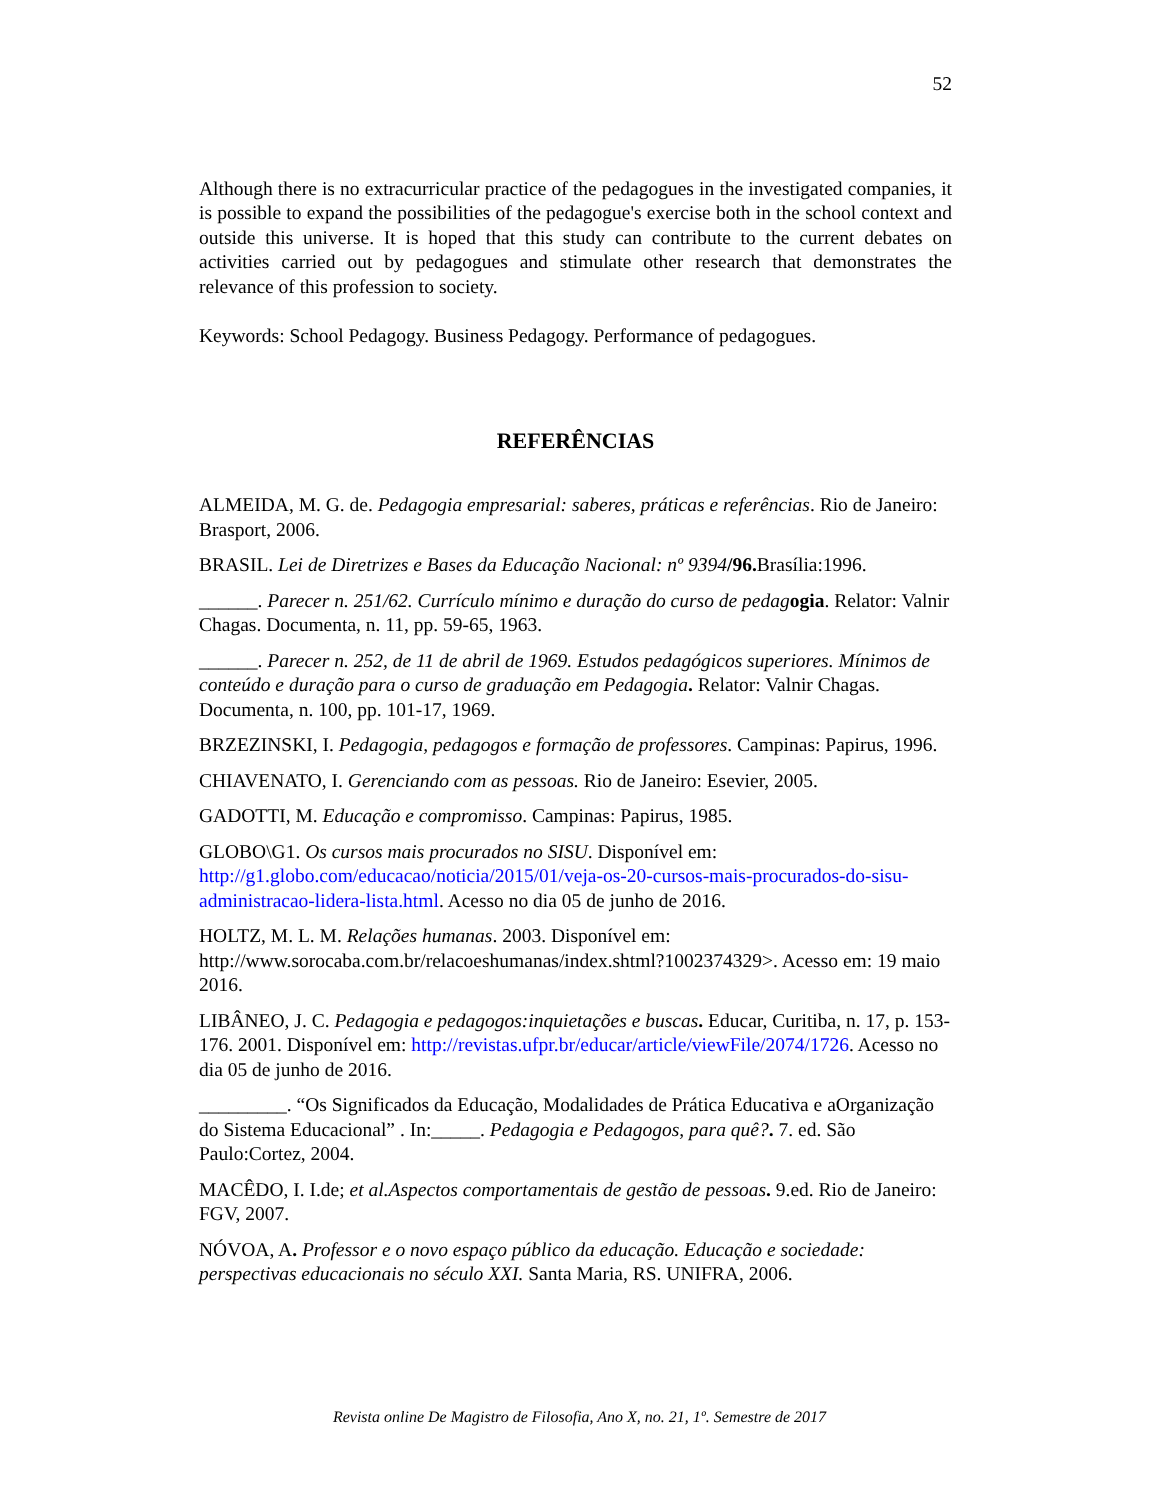52
Although there is no extracurricular practice of the pedagogues in the investigated companies, it is possible to expand the possibilities of the pedagogue's exercise both in the school context and outside this universe. It is hoped that this study can contribute to the current debates on activities carried out by pedagogues and stimulate other research that demonstrates the relevance of this profession to society.
Keywords: School Pedagogy. Business Pedagogy. Performance of pedagogues.
REFERÊNCIAS
ALMEIDA, M. G. de. Pedagogia empresarial: saberes, práticas e referências. Rio de Janeiro: Brasport, 2006.
BRASIL. Lei de Diretrizes e Bases da Educação Nacional: nº 9394/96. Brasília:1996.
______. Parecer n. 251/62. Currículo mínimo e duração do curso de pedag ogia. Relator: Valnir Chagas. Documenta, n. 11, pp. 59-65, 1963.
______. Parecer n. 252, de 11 de abril de 1969. Estudos pedagógicos superiores. Mínimos de conteúdo e duração para o curso de graduação em Pedagogia. Relator: Valnir Chagas. Documenta, n. 100, pp. 101-17, 1969.
BRZEZINSKI, I. Pedagogia, pedagogos e formação de professores. Campinas: Papirus, 1996.
CHIAVENATO, I. Gerenciando com as pessoas. Rio de Janeiro: Esevier, 2005.
GADOTTI, M. Educação e compromisso. Campinas: Papirus, 1985.
GLOBO\G1. Os cursos mais procurados no SISU. Disponível em: http://g1.globo.com/educacao/noticia/2015/01/veja-os-20-cursos-mais-procurados-do-sisu-administracao-lidera-lista.html. Acesso no dia 05 de junho de 2016.
HOLTZ, M. L. M. Relações humanas. 2003. Disponível em: http://www.sorocaba.com.br/relacoeshumanas/index.shtml?1002374329>. Acesso em: 19 maio 2016.
LIBÂNEO, J. C. Pedagogia e pedagogos:inquietações e buscas. Educar, Curitiba, n. 17, p. 153-176. 2001. Disponível em: http://revistas.ufpr.br/educar/article/viewFile/2074/1726. Acesso no dia 05 de junho de 2016.
_________. “Os Significados da Educação, Modalidades de Prática Educativa e aOrganização do Sistema Educacional” . In:_____. Pedagogia e Pedagogos, para quê?. 7. ed. São Paulo:Cortez, 2004.
MACÊDO, I. I.de; et al.Aspectos comportamentais de gestão de pessoas. 9.ed. Rio de Janeiro: FGV, 2007.
NÓVOA, A. Professor e o novo espaço público da educação. Educação e sociedade: perspectivas educacionais no século XXI. Santa Maria, RS. UNIFRA, 2006.
Revista online De Magistro de Filosofia, Ano X, no. 21, 1º. Semestre de 2017